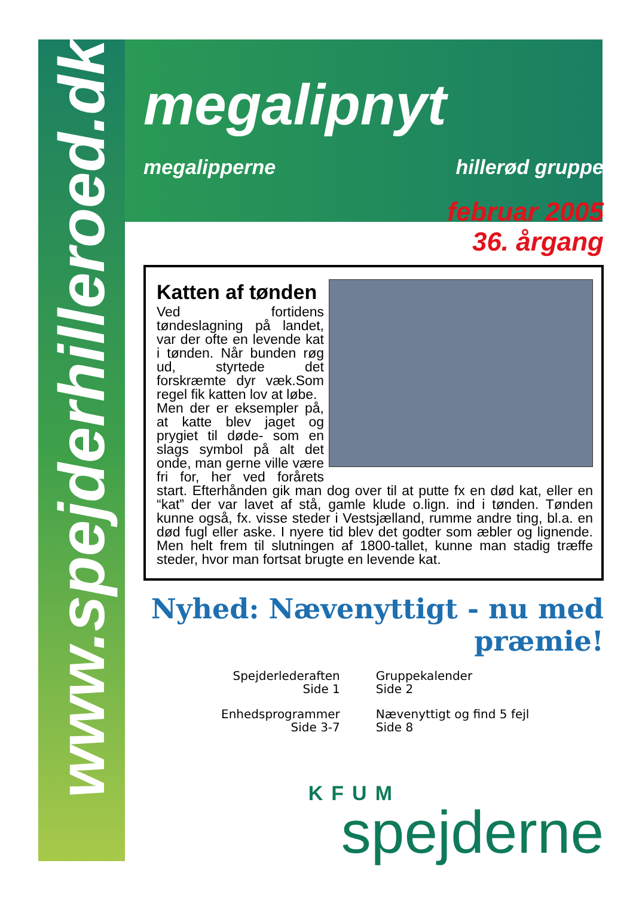www.spejderhilleroed.dk
megalipnyt
megalipperne hillerød gruppe
februar 2005
36. årgang
Katten af tønden
Ved fortidens tøndeslagning på landet, var der ofte en levende kat i tønden. Når bunden røg ud, styrtede det forskræmte dyr væk.Som regel fik katten lov at løbe.
Men der er eksempler på, at katte blev jaget og prygiet til døde- som en slags symbol på alt det onde, man gerne ville være fri for, her ved forårets start. Efterhånden gik man dog over til at putte fx en død kat, eller en “kat” der var lavet af stå, gamle klude o.lign. ind i tønden. Tønden kunne også, fx. visse steder i Vestsjælland, rumme andre ting, bl.a. en død fugl eller aske. I nyere tid blev det godter som æbler og lignende. Men helt frem til slutningen af 1800-tallet, kunne man stadig træffe steder, hvor man fortsat brugte en levende kat.
Nyhed: Nævenyttigt - nu med præmie!
Spejderlederaften
Side 1
Enhedsprogrammer
Side 3-7
Gruppekalender
Side 2
Nævenyttigt og find 5 fejl
Side 8
KFUM
spejderne